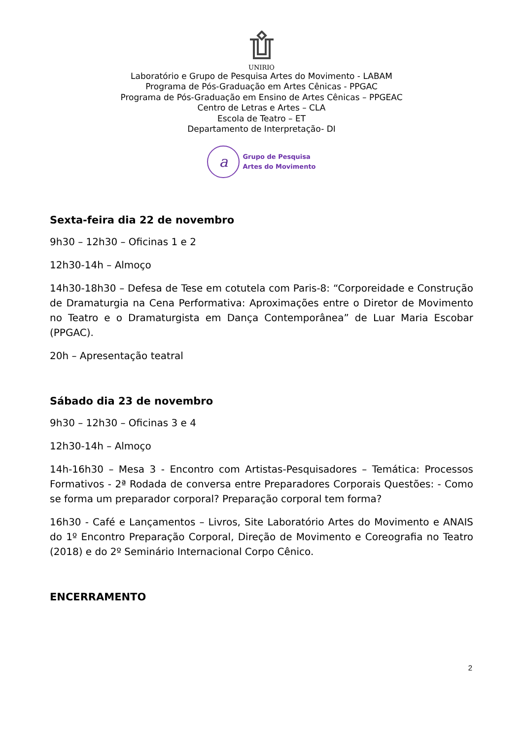UNIRIO
Laboratório e Grupo de Pesquisa Artes do Movimento - LABAM
Programa de Pós-Graduação em Artes Cênicas - PPGAC
Programa de Pós-Graduação em Ensino de Artes Cênicas – PPGEAC
Centro de Letras e Artes – CLA
Escola de Teatro – ET
Departamento de Interpretação- DI
a
Grupo de Pesquisa
Artes do Movimento
Sexta-feira dia 22 de novembro
9h30 – 12h30 – Oficinas 1 e 2
12h30-14h – Almoço
14h30-18h30 – Defesa de Tese em cotutela com Paris-8: “Corporeidade e Construção de Dramaturgia na Cena Performativa: Aproximações entre o Diretor de Movimento no Teatro e o Dramaturgista em Dança Contemporânea” de Luar Maria Escobar (PPGAC).
20h – Apresentação teatral
Sábado dia 23 de novembro
9h30 – 12h30 – Oficinas 3 e 4
12h30-14h – Almoço
14h-16h30 – Mesa 3 - Encontro com Artistas-Pesquisadores – Temática: Processos Formativos - 2ª Rodada de conversa entre Preparadores Corporais Questões: - Como se forma um preparador corporal? Preparação corporal tem forma?
16h30 - Café e Lançamentos – Livros, Site Laboratório Artes do Movimento e ANAIS do 1º Encontro Preparação Corporal, Direção de Movimento e Coreografia no Teatro (2018) e do 2º Seminário Internacional Corpo Cênico.
ENCERRAMENTO
2